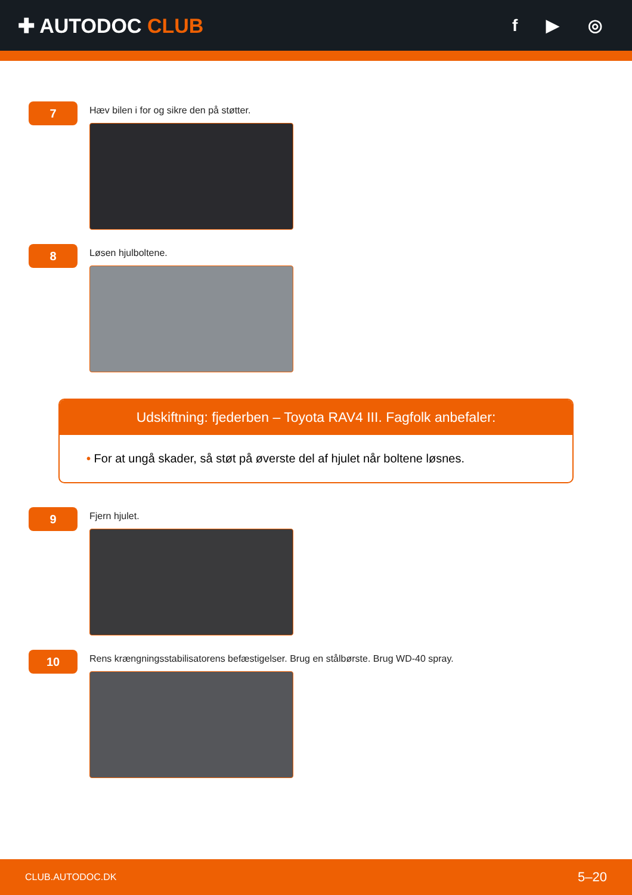✚ AUTODOC CLUB
f ▶ ◎
7
Hæv bilen i for og sikre den på støtter.
8
Løsen hjulboltene.
Udskiftning: fjederben – Toyota RAV4 III. Fagfolk anbefaler:
• For at ungå skader, så støt på øverste del af hjulet når boltene løsnes.
9
Fjern hjulet.
10
Rens krængningsstabilisatorens befæstigelser. Brug en stålbørste. Brug WD-40 spray.
CLUB.AUTODOC.DK 5–20